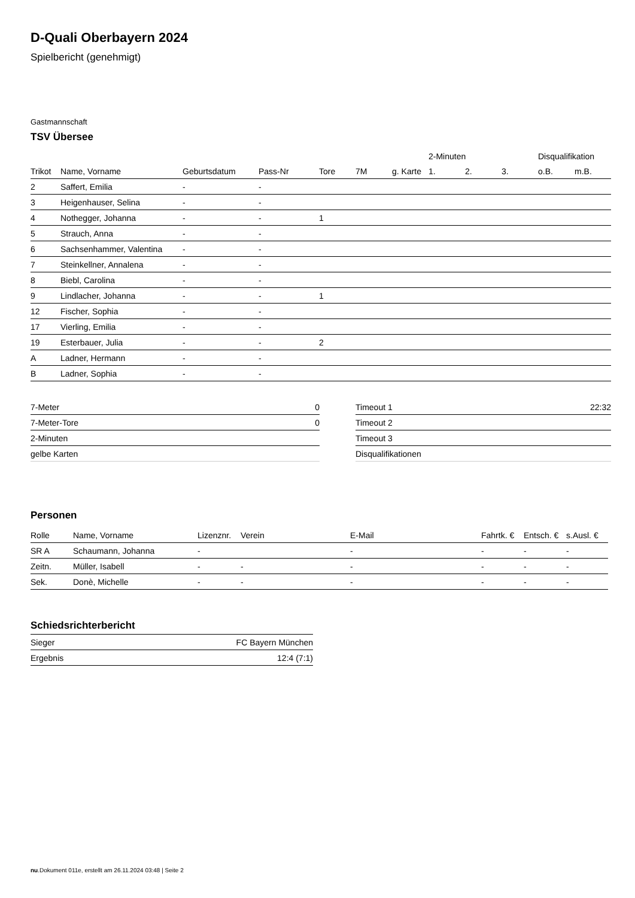D-Quali Oberbayern 2024
Spielbericht (genehmigt)
Gastmannschaft
TSV Übersee
| | | | | | | | 2-Minuten | | | Disqualifikation | |
| --- | --- | --- | --- | --- | --- | --- | --- | --- | --- | --- | --- |
| Trikot | Name, Vorname | Geburtsdatum | Pass-Nr | Tore | 7M | g. Karte | 1. | 2. | 3. | o.B. | m.B. |
| 2 | Saffert, Emilia | - | - | | | | | | | | |
| 3 | Heigenhauser, Selina | - | - | | | | | | | | |
| 4 | Nothegger, Johanna | - | - | 1 | | | | | | | |
| 5 | Strauch, Anna | - | - | | | | | | | | |
| 6 | Sachsenhammer, Valentina | - | - | | | | | | | | |
| 7 | Steinkellner, Annalena | - | - | | | | | | | | |
| 8 | Biebl, Carolina | - | - | | | | | | | | |
| 9 | Lindlacher, Johanna | - | - | 1 | | | | | | | |
| 12 | Fischer, Sophia | - | - | | | | | | | | |
| 17 | Vierling, Emilia | - | - | | | | | | | | |
| 19 | Esterbauer, Julia | - | - | 2 | | | | | | | |
| A | Ladner, Hermann | - | - | | | | | | | | |
| B | Ladner, Sophia | - | - | | | | | | | | |
| 7-Meter | 0 |
| 7-Meter-Tore | 0 |
| 2-Minuten | |
| gelbe Karten | |
| Timeout 1 | 22:32 |
| Timeout 2 | |
| Timeout 3 | |
| Disqualifikationen | |
Personen
| Rolle | Name, Vorname | Lizenznr. | Verein | E-Mail | Fahrtk. € | Entsch. € | s.Ausl. € |
| --- | --- | --- | --- | --- | --- | --- | --- |
| SR A | Schaumann, Johanna | - | | - | - | - | - |
| Zeitn. | Müller, Isabell | - | - | - | - | - | - |
| Sek. | Donè, Michelle | - | - | - | - | - | - |
Schiedsrichterbericht
| Sieger | FC Bayern München |
| Ergebnis | 12:4 (7:1) |
nu.Dokument 011e, erstellt am 26.11.2024 03:48 | Seite 2